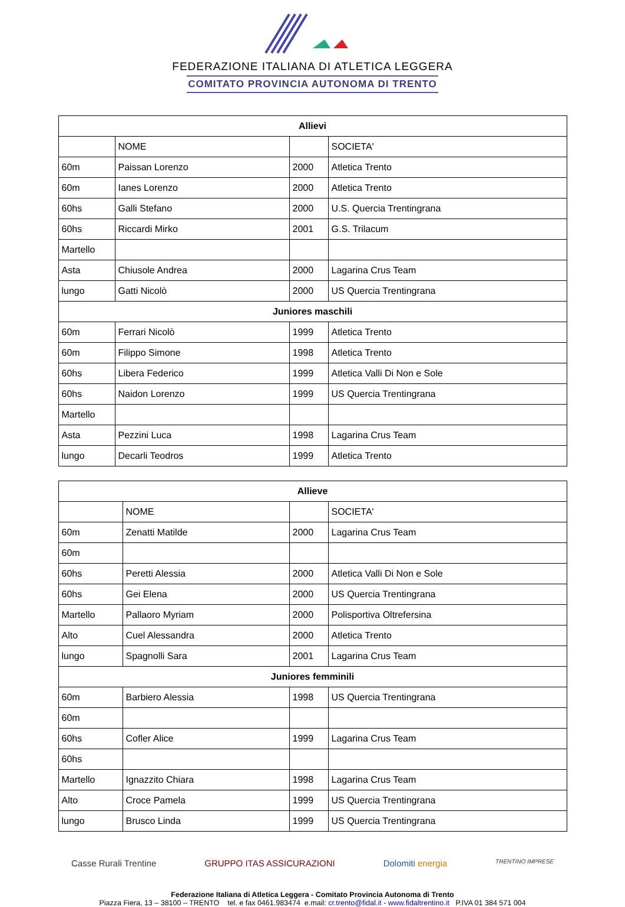FEDERAZIONE ITALIANA DI ATLETICA LEGGERA
COMITATO PROVINCIA AUTONOMA DI TRENTO
| Allievi | | | |
| --- | --- | --- | --- |
| | NOME | | SOCIETA' |
| 60m | Paissan Lorenzo | 2000 | Atletica Trento |
| 60m | Ianes Lorenzo | 2000 | Atletica Trento |
| 60hs | Galli Stefano | 2000 | U.S. Quercia Trentingrana |
| 60hs | Riccardi Mirko | 2001 | G.S. Trilacum |
| Martello | | | |
| Asta | Chiusole Andrea | 2000 | Lagarina Crus Team |
| lungo | Gatti Nicolò | 2000 | US Quercia Trentingrana |
| Juniores maschili | | | |
| 60m | Ferrari Nicolò | 1999 | Atletica Trento |
| 60m | Filippo Simone | 1998 | Atletica Trento |
| 60hs | Libera Federico | 1999 | Atletica Valli Di Non e Sole |
| 60hs | Naidon Lorenzo | 1999 | US Quercia Trentingrana |
| Martello | | | |
| Asta | Pezzini Luca | 1998 | Lagarina Crus Team |
| lungo | Decarli Teodros | 1999 | Atletica Trento |
| Allieve | | | |
| --- | --- | --- | --- |
| | NOME | | SOCIETA' |
| 60m | Zenatti Matilde | 2000 | Lagarina Crus Team |
| 60m | | | |
| 60hs | Peretti Alessia | 2000 | Atletica Valli Di Non e Sole |
| 60hs | Gei Elena | 2000 | US Quercia Trentingrana |
| Martello | Pallaoro Myriam | 2000 | Polisportiva Oltrefersina |
| Alto | Cuel Alessandra | 2000 | Atletica Trento |
| lungo | Spagnolli Sara | 2001 | Lagarina Crus Team |
| Juniores femminili | | | |
| 60m | Barbiero Alessia | 1998 | US Quercia Trentingrana |
| 60m | | | |
| 60hs | Cofler Alice | 1999 | Lagarina Crus Team |
| 60hs | | | |
| Martello | Ignazzito Chiara | 1998 | Lagarina Crus Team |
| Alto | Croce Pamela | 1999 | US Quercia Trentingrana |
| lungo | Brusco Linda | 1999 | US Quercia Trentingrana |
Casse Rurali Trentine GRUPPO ITAS ASSICURAZIONI Dolomiti energia TRENTINO IMPRESE
Federazione Italiana di Atletica Leggera - Comitato Provincia Autonoma di Trento
Piazza Fiera, 13 – 38100 – TRENTO tel. e fax 0461.983474 e.mail: cr.trento@fidal.it - www.fidaltrentino.it P.IVA 01 384 571 004